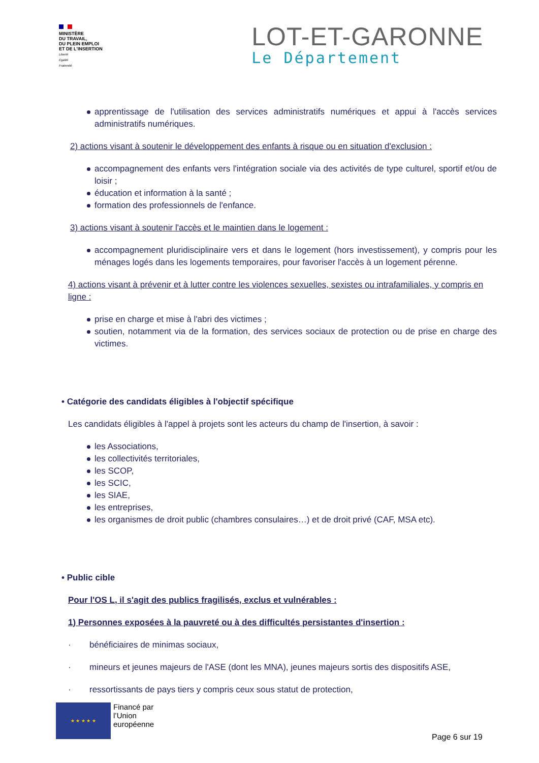MINISTÈRE
DU TRAVAIL,
DU PLEIN EMPLOI
ET DE L'INSERTION
Liberté
Égalité
Fraternité
LOT-ET-GARONNE
Le Département
apprentissage de l'utilisation des services administratifs numériques et appui à l'accès services administratifs numériques.
2) actions visant à soutenir le développement des enfants à risque ou en situation d'exclusion :
accompagnement des enfants vers l'intégration sociale via des activités de type culturel, sportif et/ou de loisir ;
éducation et information à la santé ;
formation des professionnels de l'enfance.
3) actions visant à soutenir l'accès et le maintien dans le logement :
accompagnement pluridisciplinaire vers et dans le logement (hors investissement), y compris pour les ménages logés dans les logements temporaires, pour favoriser l'accès à un logement pérenne.
4) actions visant à prévenir et à lutter contre les violences sexuelles, sexistes ou intrafamiliales, y compris en ligne :
prise en charge et mise à l'abri des victimes ;
soutien, notamment via de la formation, des services sociaux de protection ou de prise en charge des victimes.
• Catégorie des candidats éligibles à l'objectif spécifique
Les candidats éligibles à l'appel à projets sont les acteurs du champ de l'insertion, à savoir :
les Associations,
les collectivités territoriales,
les SCOP,
les SCIC,
les SIAE,
les entreprises,
les organismes de droit public (chambres consulaires…) et de droit privé (CAF, MSA etc).
• Public cible
Pour l'OS L, il s'agit des publics fragilisés, exclus et vulnérables :
1) Personnes exposées à la pauvreté ou à des difficultés persistantes d'insertion :
· bénéficiaires de minimas sociaux,
· mineurs et jeunes majeurs de l'ASE (dont les MNA), jeunes majeurs sortis des dispositifs ASE,
· ressortissants de pays tiers y compris ceux sous statut de protection,
★ ★ ★ ★ ★
Financé par
l’Union
européenne
Page 6 sur 19